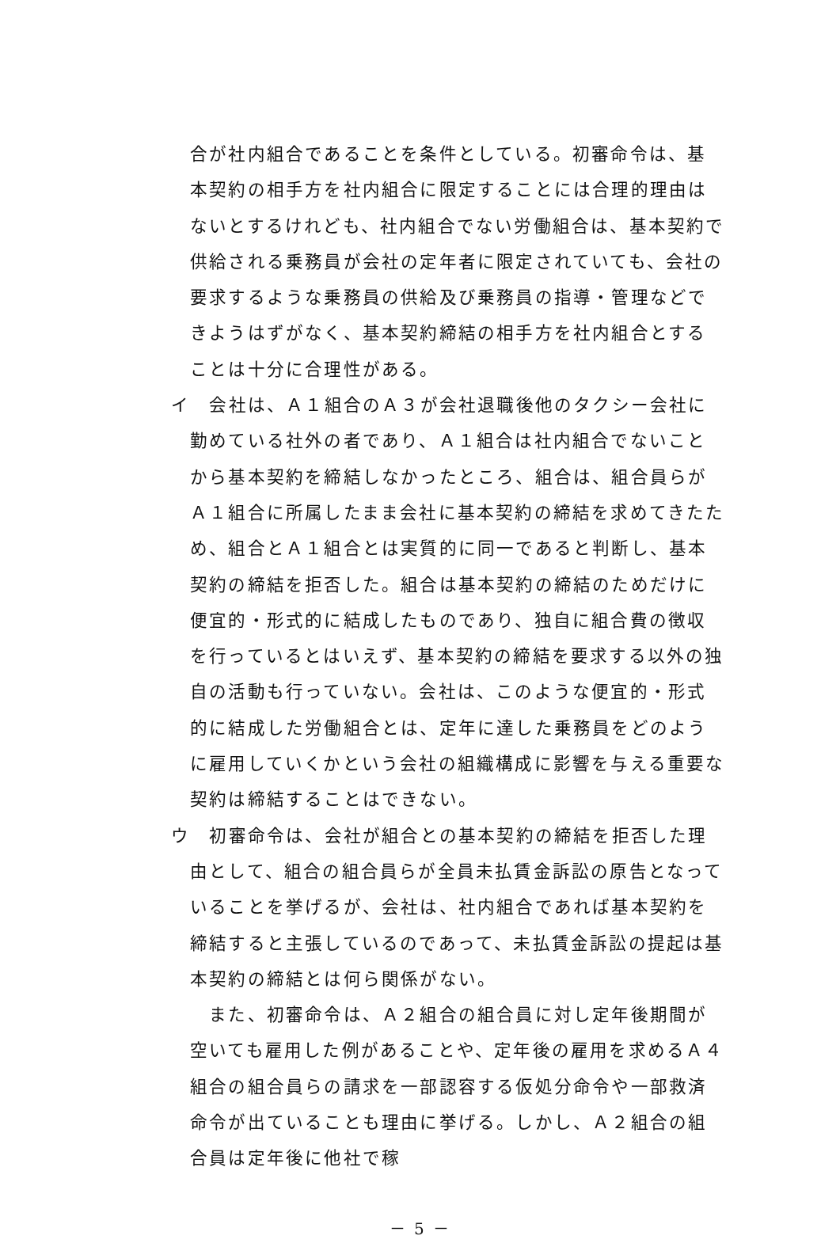合が社内組合であることを条件としている。初審命令は、基本契約の相手方を社内組合に限定することには合理的理由はないとするけれども、社内組合でない労働組合は、基本契約で供給される乗務員が会社の定年者に限定されていても、会社の要求するような乗務員の供給及び乗務員の指導・管理などできようはずがなく、基本契約締結の相手方を社内組合とすることは十分に合理性がある。
イ　会社は、Ａ１組合のＡ３が会社退職後他のタクシー会社に勤めている社外の者であり、Ａ１組合は社内組合でないことから基本契約を締結しなかったところ、組合は、組合員らがＡ１組合に所属したまま会社に基本契約の締結を求めてきたため、組合とＡ１組合とは実質的に同一であると判断し、基本契約の締結を拒否した。組合は基本契約の締結のためだけに便宜的・形式的に結成したものであり、独自に組合費の徴収を行っているとはいえず、基本契約の締結を要求する以外の独自の活動も行っていない。会社は、このような便宜的・形式的に結成した労働組合とは、定年に達した乗務員をどのように雇用していくかという会社の組織構成に影響を与える重要な契約は締結することはできない。
ウ　初審命令は、会社が組合との基本契約の締結を拒否した理由として、組合の組合員らが全員未払賃金訴訟の原告となっていることを挙げるが、会社は、社内組合であれば基本契約を締結すると主張しているのであって、未払賃金訴訟の提起は基本契約の締結とは何ら関係がない。
　また、初審命令は、Ａ２組合の組合員に対し定年後期間が空いても雇用した例があることや、定年後の雇用を求めるＡ４組合の組合員らの請求を一部認容する仮処分命令や一部救済命令が出ていることも理由に挙げる。しかし、Ａ２組合の組合員は定年後に他社で稼
－ 5 －